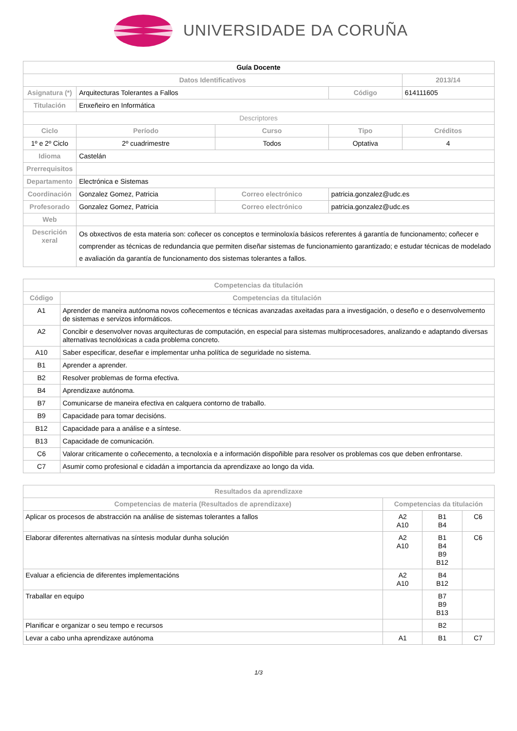UNIVERSIDADE DA CORUÑA
| Guía Docente | | | | | |
| Datos Identificativos | | | | | 2013/14 |
| Asignatura (*) | Arquitecturas Tolerantes a Fallos | | | Código | 614111605 |
| Titulación | Enxeñeiro en Informática | | | | |
| Descriptores | | | | | |
| Ciclo | | Período | Curso | Tipo | Créditos |
| 1º e 2º Ciclo | | 2º cuadrimestre | Todos | Optativa | 4 |
| Idioma | Castelán | | | | |
| Prerrequisitos | | | | | |
| Departamento | Electrónica e Sistemas | | | | |
| Coordinación | Gonzalez Gomez, Patricia | | Correo electrónico | patricia.gonzalez@udc.es | |
| Profesorado | Gonzalez Gomez, Patricia | | Correo electrónico | patricia.gonzalez@udc.es | |
| Web | | | | | |
| Descrición xeral | Os obxectivos de esta materia son: coñecer os conceptos e terminoloxía básicos referentes á garantía de funcionamento; coñecer e comprender as técnicas de redundancia que permiten diseñar sistemas de funcionamiento garantizado; e estudar técnicas de modelado e avaliación da garantía de funcionamento dos sistemas tolerantes a fallos. | | | | |
| Competencias da titulación | |
| --- | --- |
| Código | Competencias da titulación |
| A1 | Aprender de maneira autónoma novos coñecementos e técnicas avanzadas axeitadas para a investigación, o deseño e o desenvolvemento de sistemas e servizos informáticos. |
| A2 | Concibir e desenvolver novas arquitecturas de computación, en especial para sistemas multiprocesadores, analizando e adaptando diversas alternativas tecnolóxicas a cada problema concreto. |
| A10 | Saber especificar, deseñar e implementar unha política de seguridade no sistema. |
| B1 | Aprender a aprender. |
| B2 | Resolver problemas de forma efectiva. |
| B4 | Aprendizaxe autónoma. |
| B7 | Comunicarse de maneira efectiva en calquera contorno de traballo. |
| B9 | Capacidade para tomar decisións. |
| B12 | Capacidade para a análise e a síntese. |
| B13 | Capacidade de comunicación. |
| C6 | Valorar criticamente o coñecemento, a tecnoloxía e a información dispoñible para resolver os problemas cos que deben enfrontarse. |
| C7 | Asumir como profesional e cidadán a importancia da aprendizaxe ao longo da vida. |
| Resultados da aprendizaxe | | | |
| --- | --- | --- | --- |
| Competencias de materia (Resultados de aprendizaxe) | Competencias da titulación | | |
| Aplicar os procesos de abstracción na análise de sistemas tolerantes a fallos | A2 A10 | B1 B4 | C6 |
| Elaborar diferentes alternativas na síntesis modular dunha solución | A2 A10 | B1 B4 B9 B12 | C6 |
| Evaluar a eficiencia de diferentes implementacións | A2 A10 | B4 B12 | |
| Traballar en equipo | | B7 B9 B13 | |
| Planificar e organizar o seu tempo e recursos | | B2 | |
| Levar a cabo unha aprendizaxe autónoma | A1 | B1 | C7 |
1/3